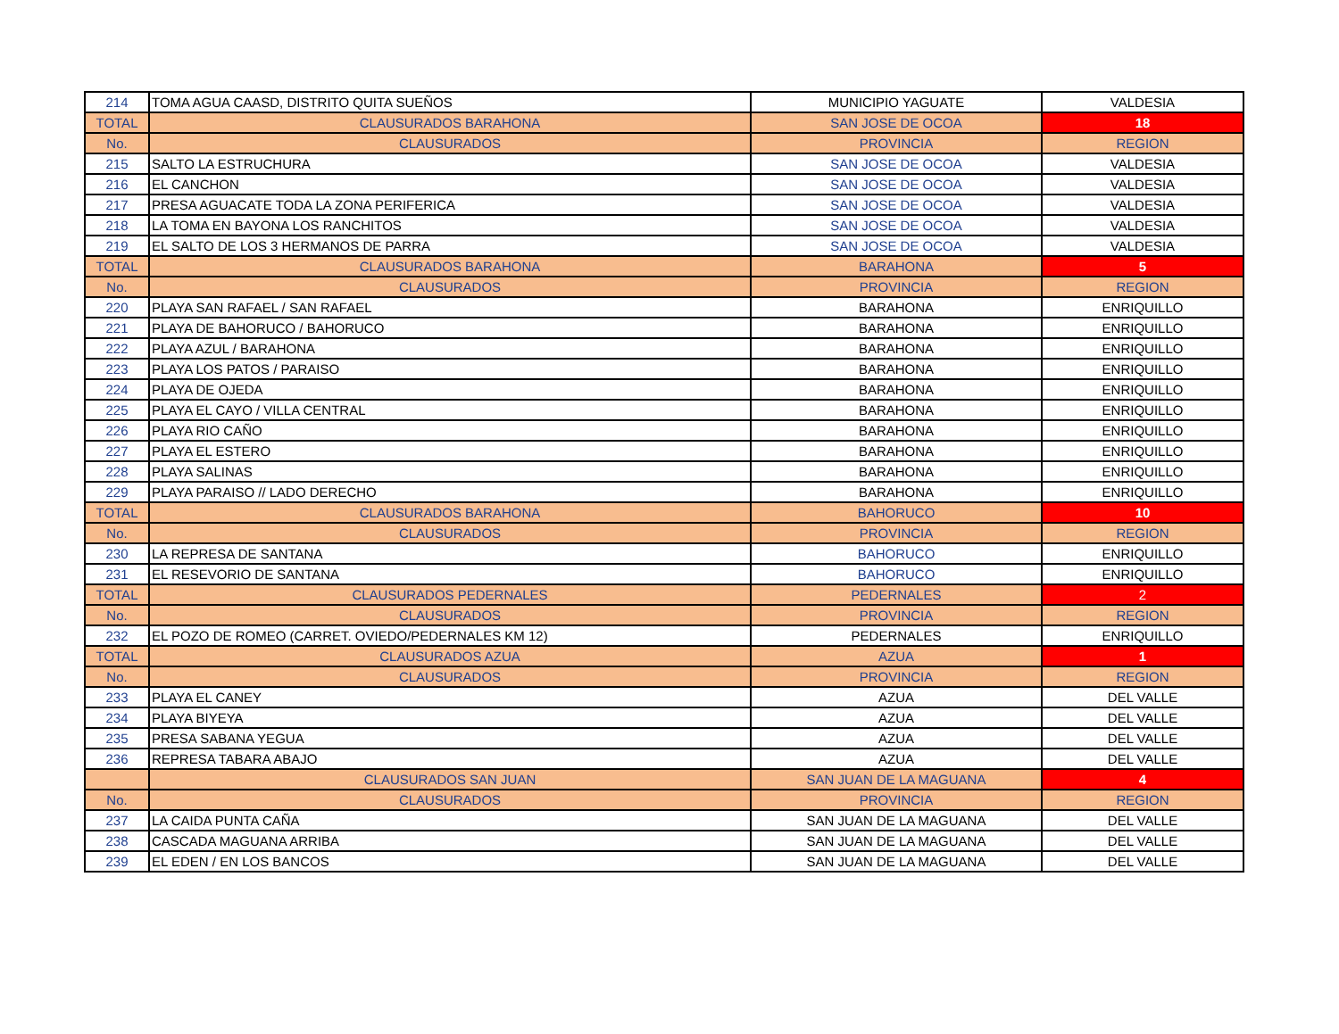| 214 | TOMA AGUA CAASD, DISTRITO QUITA SUEÑOS | MUNICIPIO YAGUATE | VALDESIA |
| TOTAL | CLAUSURADOS BARAHONA | SAN JOSE DE OCOA | 18 |
| No. | CLAUSURADOS | PROVINCIA | REGION |
| 215 | SALTO LA ESTRUCHURA | SAN JOSE DE OCOA | VALDESIA |
| 216 | EL CANCHON | SAN JOSE DE OCOA | VALDESIA |
| 217 | PRESA AGUACATE TODA LA ZONA PERIFERICA | SAN JOSE DE OCOA | VALDESIA |
| 218 | LA TOMA EN BAYONA LOS RANCHITOS | SAN JOSE DE OCOA | VALDESIA |
| 219 | EL SALTO DE LOS 3 HERMANOS DE PARRA | SAN JOSE DE OCOA | VALDESIA |
| TOTAL | CLAUSURADOS BARAHONA | BARAHONA | 5 |
| No. | CLAUSURADOS | PROVINCIA | REGION |
| 220 | PLAYA SAN RAFAEL / SAN RAFAEL | BARAHONA | ENRIQUILLO |
| 221 | PLAYA DE BAHORUCO / BAHORUCO | BARAHONA | ENRIQUILLO |
| 222 | PLAYA AZUL / BARAHONA | BARAHONA | ENRIQUILLO |
| 223 | PLAYA LOS PATOS / PARAISO | BARAHONA | ENRIQUILLO |
| 224 | PLAYA DE OJEDA | BARAHONA | ENRIQUILLO |
| 225 | PLAYA EL CAYO / VILLA CENTRAL | BARAHONA | ENRIQUILLO |
| 226 | PLAYA RIO CAÑO | BARAHONA | ENRIQUILLO |
| 227 | PLAYA EL ESTERO | BARAHONA | ENRIQUILLO |
| 228 | PLAYA SALINAS | BARAHONA | ENRIQUILLO |
| 229 | PLAYA PARAISO // LADO DERECHO | BARAHONA | ENRIQUILLO |
| TOTAL | CLAUSURADOS BARAHONA | BAHORUCO | 10 |
| No. | CLAUSURADOS | PROVINCIA | REGION |
| 230 | LA REPRESA DE SANTANA | BAHORUCO | ENRIQUILLO |
| 231 | EL RESEVORIO DE SANTANA | BAHORUCO | ENRIQUILLO |
| TOTAL | CLAUSURADOS PEDERNALES | PEDERNALES | 2 |
| No. | CLAUSURADOS | PROVINCIA | REGION |
| 232 | EL POZO DE ROMEO (CARRET. OVIEDO/PEDERNALES KM 12) | PEDERNALES | ENRIQUILLO |
| TOTAL | CLAUSURADOS AZUA | AZUA | 1 |
| No. | CLAUSURADOS | PROVINCIA | REGION |
| 233 | PLAYA EL CANEY | AZUA | DEL VALLE |
| 234 | PLAYA BIYEYA | AZUA | DEL VALLE |
| 235 | PRESA SABANA YEGUA | AZUA | DEL VALLE |
| 236 | REPRESA TABARA ABAJO | AZUA | DEL VALLE |
| | CLAUSURADOS SAN JUAN | SAN JUAN DE LA MAGUANA | 4 |
| No. | CLAUSURADOS | PROVINCIA | REGION |
| 237 | LA CAIDA PUNTA CAÑA | SAN JUAN DE LA MAGUANA | DEL VALLE |
| 238 | CASCADA MAGUANA ARRIBA | SAN JUAN DE LA MAGUANA | DEL VALLE |
| 239 | EL EDEN / EN LOS BANCOS | SAN JUAN DE LA MAGUANA | DEL VALLE |